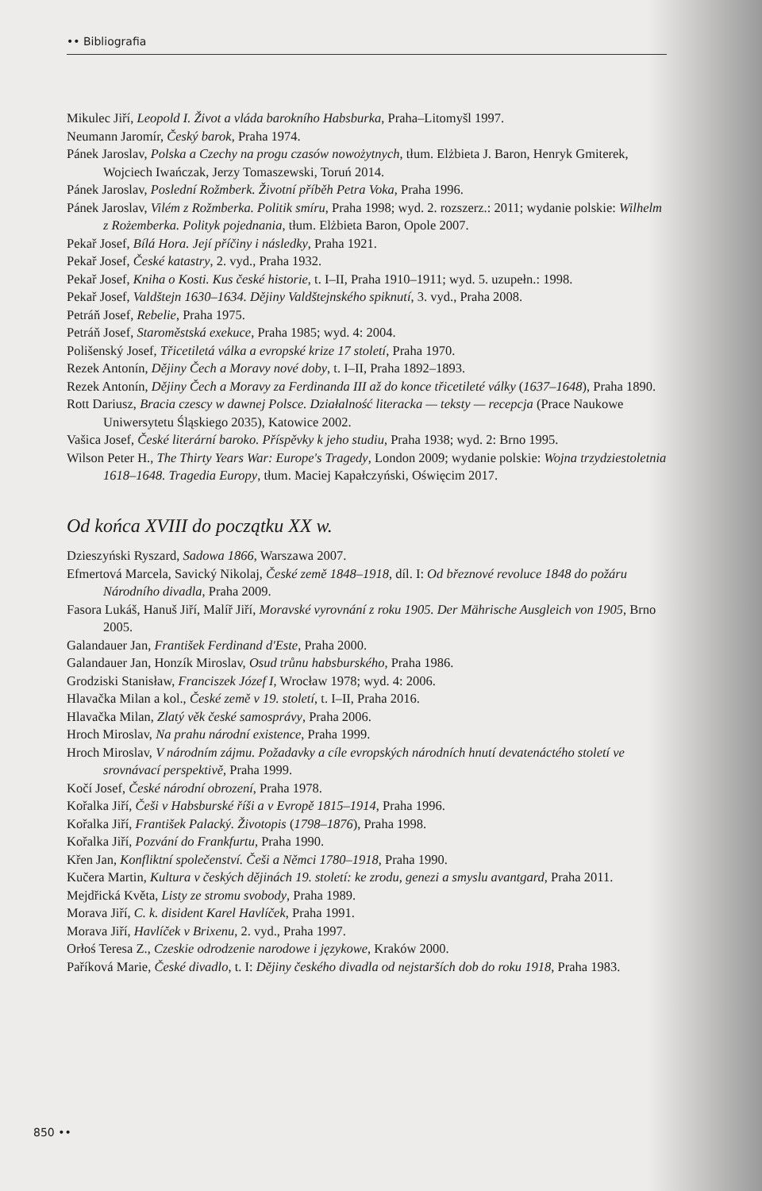•• Bibliografia
Mikulec Jiří, Leopold I. Život a vláda barokního Habsburka, Praha–Litomyšl 1997.
Neumann Jaromír, Český barok, Praha 1974.
Pánek Jaroslav, Polska a Czechy na progu czasów nowożytnych, tłum. Elżbieta J. Baron, Henryk Gmiterek, Wojciech Iwańczak, Jerzy Tomaszewski, Toruń 2014.
Pánek Jaroslav, Poslední Rožmberk. Životní příběh Petra Voka, Praha 1996.
Pánek Jaroslav, Vilém z Rožmberka. Politik smíru, Praha 1998; wyd. 2. rozszerz.: 2011; wydanie polskie: Wilhelm z Rożemberka. Polityk pojednania, tłum. Elżbieta Baron, Opole 2007.
Pekař Josef, Bílá Hora. Její příčiny i následky, Praha 1921.
Pekař Josef, České katastry, 2. vyd., Praha 1932.
Pekař Josef, Kniha o Kosti. Kus české historie, t. I–II, Praha 1910–1911; wyd. 5. uzupełn.: 1998.
Pekař Josef, Valdštejn 1630–1634. Dějiny Valdštejnského spiknutí, 3. vyd., Praha 2008.
Petráň Josef, Rebelie, Praha 1975.
Petráň Josef, Staroměstská exekuce, Praha 1985; wyd. 4: 2004.
Polišenský Josef, Třicetiletá válka a evropské krize 17 století, Praha 1970.
Rezek Antonín, Dějiny Čech a Moravy nové doby, t. I–II, Praha 1892–1893.
Rezek Antonín, Dějiny Čech a Moravy za Ferdinanda III až do konce třicetileté války (1637–1648), Praha 1890.
Rott Dariusz, Bracia czescy w dawnej Polsce. Działalność literacka — teksty — recepcja (Prace Naukowe Uniwersytetu Śląskiego 2035), Katowice 2002.
Vašica Josef, České literární baroko. Příspěvky k jeho studiu, Praha 1938; wyd. 2: Brno 1995.
Wilson Peter H., The Thirty Years War: Europe's Tragedy, London 2009; wydanie polskie: Wojna trzydziestoletnia 1618–1648. Tragedia Europy, tłum. Maciej Kapałczyński, Oświęcim 2017.
Od końca XVIII do początku XX w.
Dzieszyński Ryszard, Sadowa 1866, Warszawa 2007.
Efmertová Marcela, Savický Nikolaj, České země 1848–1918, díl. I: Od březnové revoluce 1848 do požáru Národního divadla, Praha 2009.
Fasora Lukáš, Hanuš Jiří, Malíř Jiří, Moravské vyrovnání z roku 1905. Der Mährische Ausgleich von 1905, Brno 2005.
Galandauer Jan, František Ferdinand d'Este, Praha 2000.
Galandauer Jan, Honzík Miroslav, Osud trůnu habsburského, Praha 1986.
Grodziski Stanisław, Franciszek Józef I, Wrocław 1978; wyd. 4: 2006.
Hlavačka Milan a kol., České země v 19. století, t. I–II, Praha 2016.
Hlavačka Milan, Zlatý věk české samosprávy, Praha 2006.
Hroch Miroslav, Na prahu národní existence, Praha 1999.
Hroch Miroslav, V národním zájmu. Požadavky a cíle evropských národních hnutí devatenáctého století ve srovnávací perspektivě, Praha 1999.
Kočí Josef, České národní obrození, Praha 1978.
Kořalka Jiří, Češi v Habsburské říši a v Evropě 1815–1914, Praha 1996.
Kořalka Jiří, František Palacký. Životopis (1798–1876), Praha 1998.
Kořalka Jiří, Pozvání do Frankfurtu, Praha 1990.
Křen Jan, Konfliktní společenství. Češi a Němci 1780–1918, Praha 1990.
Kučera Martin, Kultura v českých dějinách 19. století: ke zrodu, genezi a smyslu avantgard, Praha 2011.
Mejdřická Květa, Listy ze stromu svobody, Praha 1989.
Morava Jiří, C. k. disident Karel Havlíček, Praha 1991.
Morava Jiří, Havlíček v Brixenu, 2. vyd., Praha 1997.
Orłoś Teresa Z., Czeskie odrodzenie narodowe i językowe, Kraków 2000.
Paříková Marie, České divadlo, t. I: Dějiny českého divadla od nejstarších dob do roku 1918, Praha 1983.
850 ••